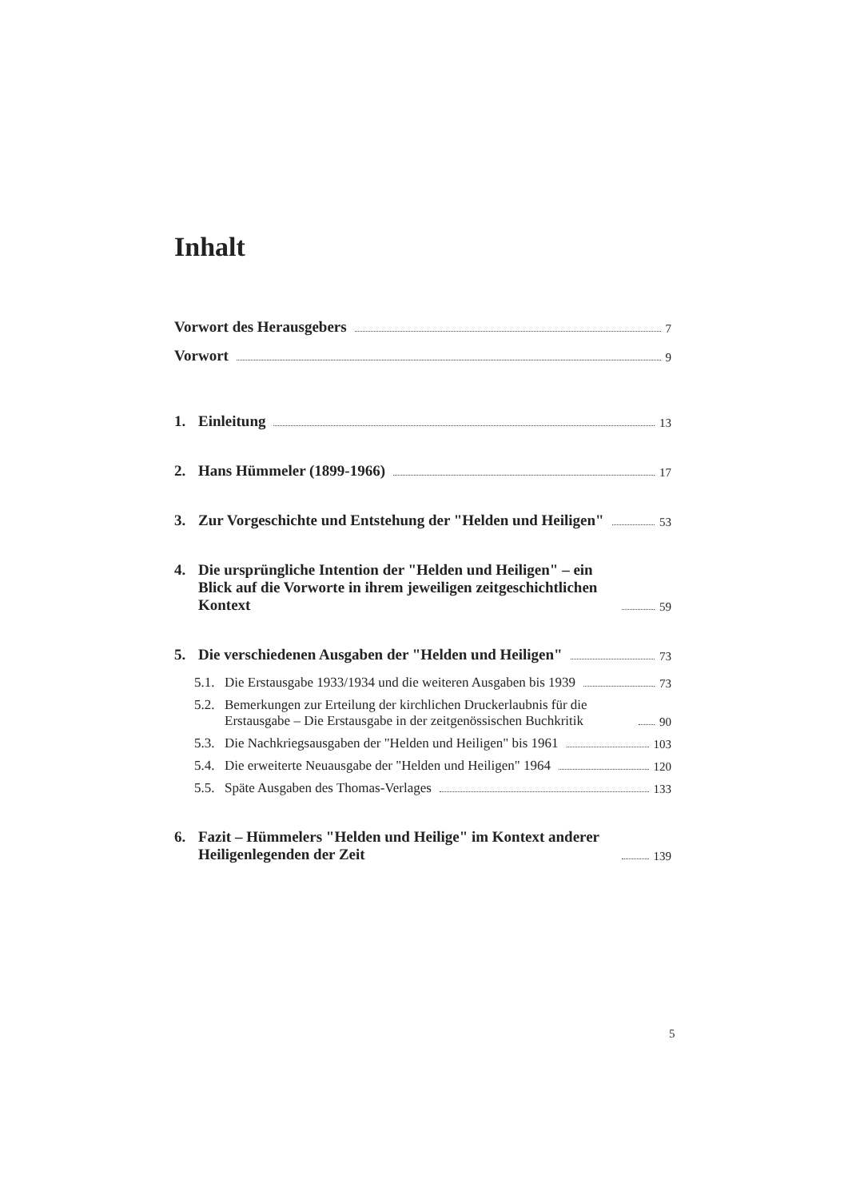Inhalt
Vorwort des Herausgebers 7
Vorwort 9
1.
Einleitung 13
2.
Hans Hümmeler (1899-1966) 17
3. Zur Vorgeschichte und Entstehung der "Helden und Heiligen" 53
4. Die ursprüngliche Intention der "Helden und Heiligen" – ein Blick auf die Vorworte in ihrem jeweiligen zeitgeschichtlichen Kontext 59
5.
Die verschiedenen Ausgaben der "Helden und Heiligen" 73
5.1.
Die Erstausgabe 1933/1934 und die weiteren Ausgaben bis 1939 73
5.2.
Bemerkungen zur Erteilung der kirchlichen Druckerlaubnis für die Erstausgabe – Die Erstausgabe in der zeitgenössischen Buchkritik 90
5.3.
Die Nachkriegsausgaben der "Helden und Heiligen" bis 1961 103
5.4.
Die erweiterte Neuausgabe der "Helden und Heiligen" 1964 120
5.5.
Späte Ausgaben des Thomas-Verlages 133
6. Fazit – Hümmelers "Helden und Heilige" im Kontext anderer Heiligenlegenden der Zeit 139
5